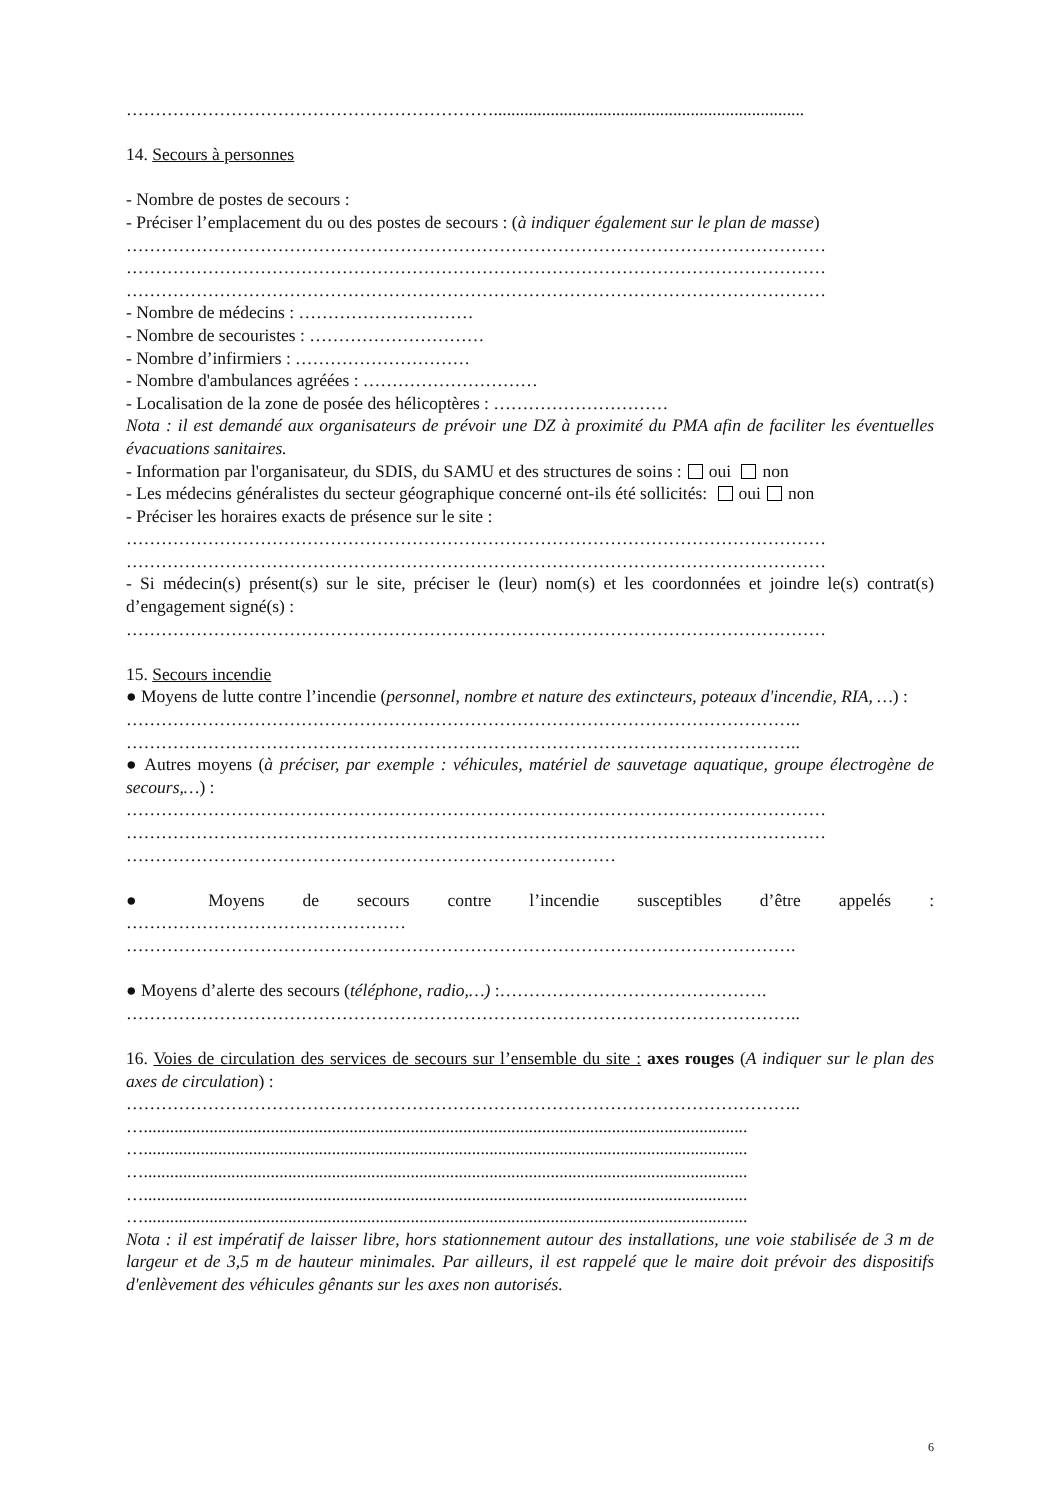……………………………………………………….......................................................................
14. Secours à personnes
- Nombre de postes de secours :
- Préciser l’emplacement du ou des postes de secours : (à indiquer également sur le plan de masse)
…………………………………………………………………………………………………………
…………………………………………………………………………………………………………
…………………………………………………………………………………………………………
- Nombre de médecins : …………………………
- Nombre de secouristes : …………………………
- Nombre d’infirmiers : …………………………
- Nombre d'ambulances agréées : …………………………
- Localisation de la zone de posée des hélicoptères : …………………………
Nota : il est demandé aux organisateurs de prévoir une DZ à proximité du PMA afin de faciliter les éventuelles évacuations sanitaires.
- Information par l'organisateur, du SDIS, du SAMU et des structures de soins : oui non
- Les médecins généralistes du secteur géographique concerné ont-ils été sollicités: oui non
- Préciser les horaires exacts de présence sur le site :
…………………………………………………………………………………………………………
…………………………………………………………………………………………………………
- Si médecin(s) présent(s) sur le site, préciser le (leur) nom(s) et les coordonnées et joindre le(s) contrat(s) d’engagement signé(s) :
…………………………………………………………………………………………………………
15. Secours incendie
● Moyens de lutte contre l’incendie (personnel, nombre et nature des extincteurs, poteaux d'incendie, RIA, …) :
……………………………………………………………………………………………………..
……………………………………………………………………………………………………..
● Autres moyens (à préciser, par exemple : véhicules, matériel de sauvetage aquatique, groupe électrogène de secours,…) :
…………………………………………………………………………………………………………
…………………………………………………………………………………………………………
…………………………………………………………………………
● Moyens de secours contre l’incendie susceptibles d’être appelés :
…………………………………………
…………………………………………………………………………………………………….
● Moyens d’alerte des secours (téléphone, radio,…) :……………………………………….
……………………………………………………………………………………………………..
16. Voies de circulation des services de secours sur l’ensemble du site : axes rouges (A indiquer sur le plan des axes de circulation) :
……………………………………………………………………………………………………..
…..........................................................................................................................................
…..........................................................................................................................................
…..........................................................................................................................................
…..........................................................................................................................................
…..........................................................................................................................................
Nota : il est impératif de laisser libre, hors stationnement autour des installations, une voie stabilisée de 3 m de largeur et de 3,5 m de hauteur minimales. Par ailleurs, il est rappelé que le maire doit prévoir des dispositifs d'enlèvement des véhicules gênants sur les axes non autorisés.
6